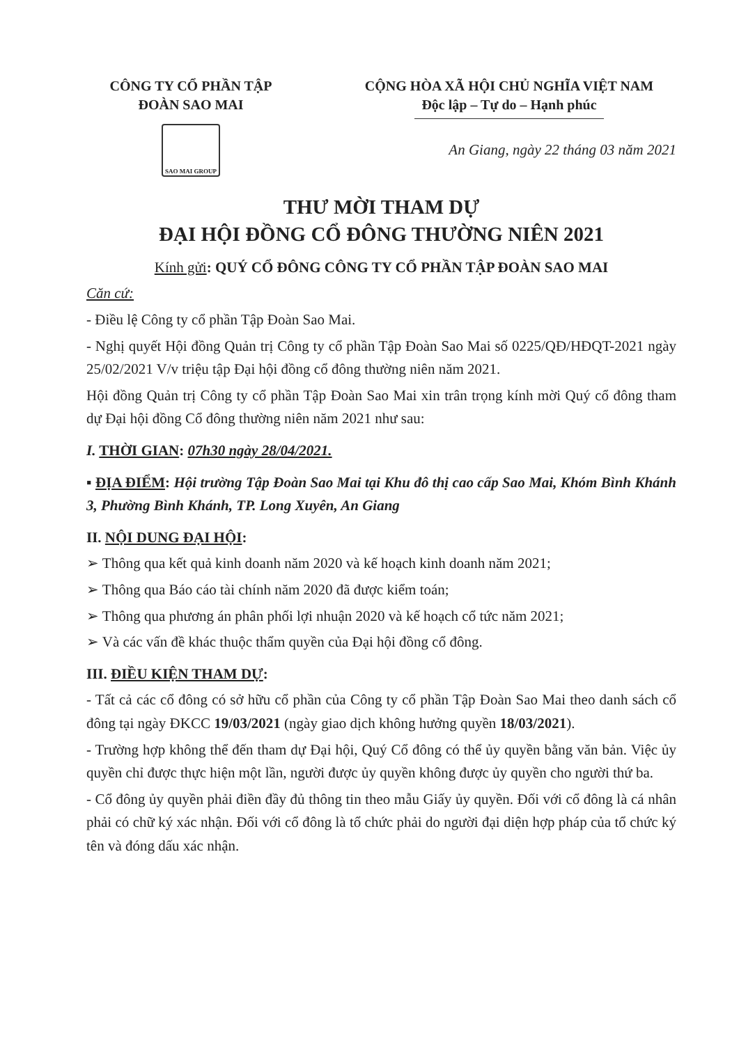CÔNG TY CỔ PHẦN TẬP
ĐOÀN SAO MAI
SAO MAI GROUP
CỘNG HÒA XÃ HỘI CHỦ NGHĨA VIỆT NAM
Độc lập – Tự do – Hạnh phúc
An Giang, ngày 22 tháng 03 năm 2021
THƯ MỜI THAM DỰ
ĐẠI HỘI ĐỒNG CỔ ĐÔNG THƯỜNG NIÊN 2021
Kính gửi: QUÝ CỔ ĐÔNG CÔNG TY CỔ PHẦN TẬP ĐOÀN SAO MAI
Căn cứ:
- Điều lệ Công ty cổ phần Tập Đoàn Sao Mai.
- Nghị quyết Hội đồng Quản trị Công ty cổ phần Tập Đoàn Sao Mai số 0225/QĐ/HĐQT-2021 ngày 25/02/2021 V/v triệu tập Đại hội đồng cổ đông thường niên năm 2021.
Hội đồng Quản trị Công ty cổ phần Tập Đoàn Sao Mai xin trân trọng kính mời Quý cổ đông tham dự Đại hội đồng Cổ đông thường niên năm 2021 như sau:
I. THỜI GIAN: 07h30 ngày 28/04/2021.
▪ ĐỊA ĐIỂM: Hội trường Tập Đoàn Sao Mai tại Khu đô thị cao cấp Sao Mai, Khóm Bình Khánh 3, Phường Bình Khánh, TP. Long Xuyên, An Giang
II. NỘI DUNG ĐẠI HỘI:
➢ Thông qua kết quả kinh doanh năm 2020 và kế hoạch kinh doanh năm 2021;
➢ Thông qua Báo cáo tài chính năm 2020 đã được kiểm toán;
➢ Thông qua phương án phân phối lợi nhuận 2020 và kế hoạch cổ tức năm 2021;
➢ Và các vấn đề khác thuộc thẩm quyền của Đại hội đồng cổ đông.
III. ĐIỀU KIỆN THAM DỰ:
- Tất cả các cổ đông có sở hữu cổ phần của Công ty cổ phần Tập Đoàn Sao Mai theo danh sách cổ đông tại ngày ĐKCC 19/03/2021 (ngày giao dịch không hưởng quyền 18/03/2021).
- Trường hợp không thể đến tham dự Đại hội, Quý Cổ đông có thể ủy quyền bằng văn bản. Việc ủy quyền chỉ được thực hiện một lần, người được ủy quyền không được ủy quyền cho người thứ ba.
- Cổ đông ủy quyền phải điền đầy đủ thông tin theo mẫu Giấy ủy quyền. Đối với cổ đông là cá nhân phải có chữ ký xác nhận. Đối với cổ đông là tổ chức phải do người đại diện hợp pháp của tổ chức ký tên và đóng dấu xác nhận.